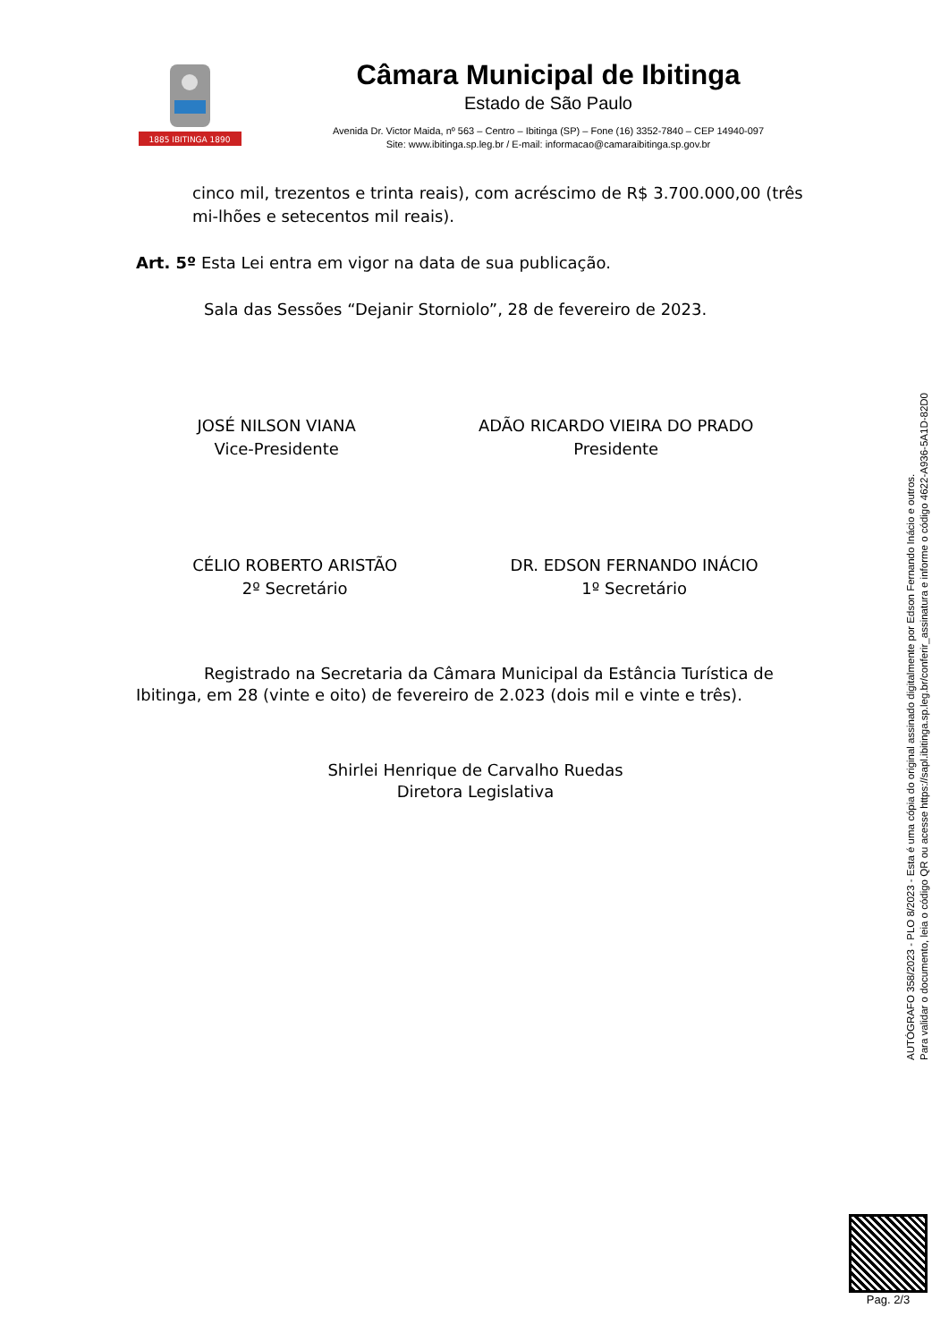1885 IBITINGA 1890
Câmara Municipal de Ibitinga
Estado de São Paulo
Avenida Dr. Victor Maida, nº 563 – Centro – Ibitinga (SP) – Fone (16) 3352-7840 – CEP 14940-097
Site: www.ibitinga.sp.leg.br / E-mail: informacao@camaraibitinga.sp.gov.br
cinco mil, trezentos e trinta reais), com acréscimo de R$ 3.700.000,00 (três mi-lhões e setecentos mil reais).
Art. 5º Esta Lei entra em vigor na data de sua publicação.
Sala das Sessões “Dejanir Storniolo”, 28 de fevereiro de 2023.
JOSÉ NILSON VIANA
Vice-Presidente
ADÃO RICARDO VIEIRA DO PRADO
Presidente
CÉLIO ROBERTO ARISTÃO
2º Secretário
DR. EDSON FERNANDO INÁCIO
1º Secretário
Registrado na Secretaria da Câmara Municipal da Estância Turística de Ibitinga, em 28 (vinte e oito) de fevereiro de 2.023 (dois mil e vinte e três).
Shirlei Henrique de Carvalho Ruedas
Diretora Legislativa
AUTÓGRAFO 358/2023 - PLO 8/2023 - Esta é uma cópia do original assinado digitalmente por Edson Fernando Inácio e outros.
Para validar o documento, leia o código QR ou acesse https://sapl.ibitinga.sp.leg.br/conferir_assinatura e informe o código 4622-A936-5A1D-82D0
Pag. 2/3